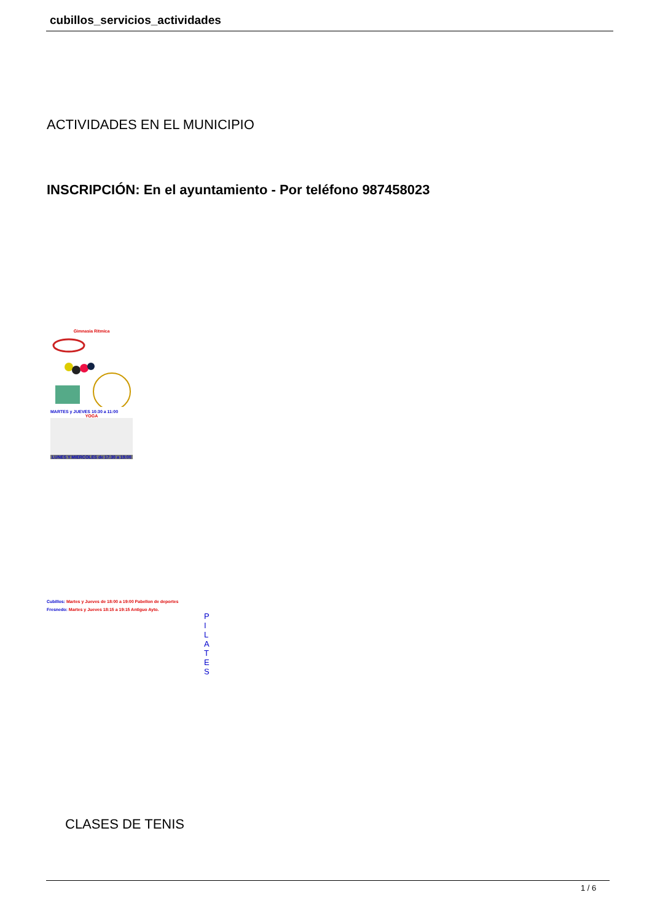cubillos_servicios_actividades
ACTIVIDADES EN EL MUNICIPIO
INSCRIPCIÓN: En el ayuntamiento - Por teléfono 987458023
Gimnasia Ritmica
MARTES y JUEVES 10:30 a 11:00
YOGA
LUNES Y MIERCOLES de 17:30 a 19:00
Cubillos: Martes y Jueves de 18:00 a 19:00 Pabellon de deportes
Fresnedo: Martes y Jueves 18:15 a 19:15 Antiguo Ayto.
P I L A T E S
CLASES DE TENIS
1 / 6